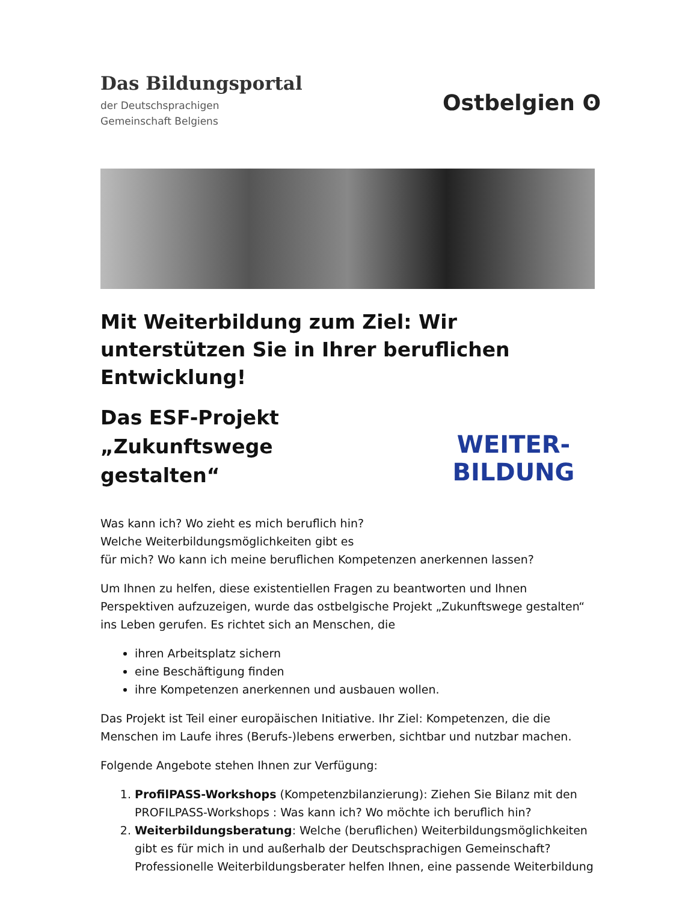Das Bildungsportal
der Deutschsprachigen
Gemeinschaft Belgiens
Ostbelgien ʘ
Mit Weiterbildung zum Ziel: Wir unterstützen Sie in Ihrer beruflichen Entwicklung!
Das ESF-Projekt
„Zukunftswege
gestalten“
Was kann ich? Wo zieht es mich beruflich hin?
Welche Weiterbildungsmöglichkeiten gibt es
WEITER-
BILDUNG
für mich? Wo kann ich meine beruflichen Kompetenzen anerkennen lassen?
Um Ihnen zu helfen, diese existentiellen Fragen zu beantworten und Ihnen Perspektiven aufzuzeigen, wurde das ostbelgische Projekt „Zukunftswege gestalten“ ins Leben gerufen. Es richtet sich an Menschen, die
ihren Arbeitsplatz sichern
eine Beschäftigung finden
ihre Kompetenzen anerkennen und ausbauen wollen.
Das Projekt ist Teil einer europäischen Initiative. Ihr Ziel: Kompetenzen, die die Menschen im Laufe ihres (Berufs-)lebens erwerben, sichtbar und nutzbar machen.
Folgende Angebote stehen Ihnen zur Verfügung:
1. ProfilPASS-Workshops (Kompetenzbilanzierung): Ziehen Sie Bilanz mit den PROFILPASS-Workshops : Was kann ich? Wo möchte ich beruflich hin?
2. Weiterbildungsberatung: Welche (beruflichen) Weiterbildungsmöglichkeiten gibt es für mich in und außerhalb der Deutschsprachigen Gemeinschaft? Professionelle Weiterbildungsberater helfen Ihnen, eine passende Weiterbildung